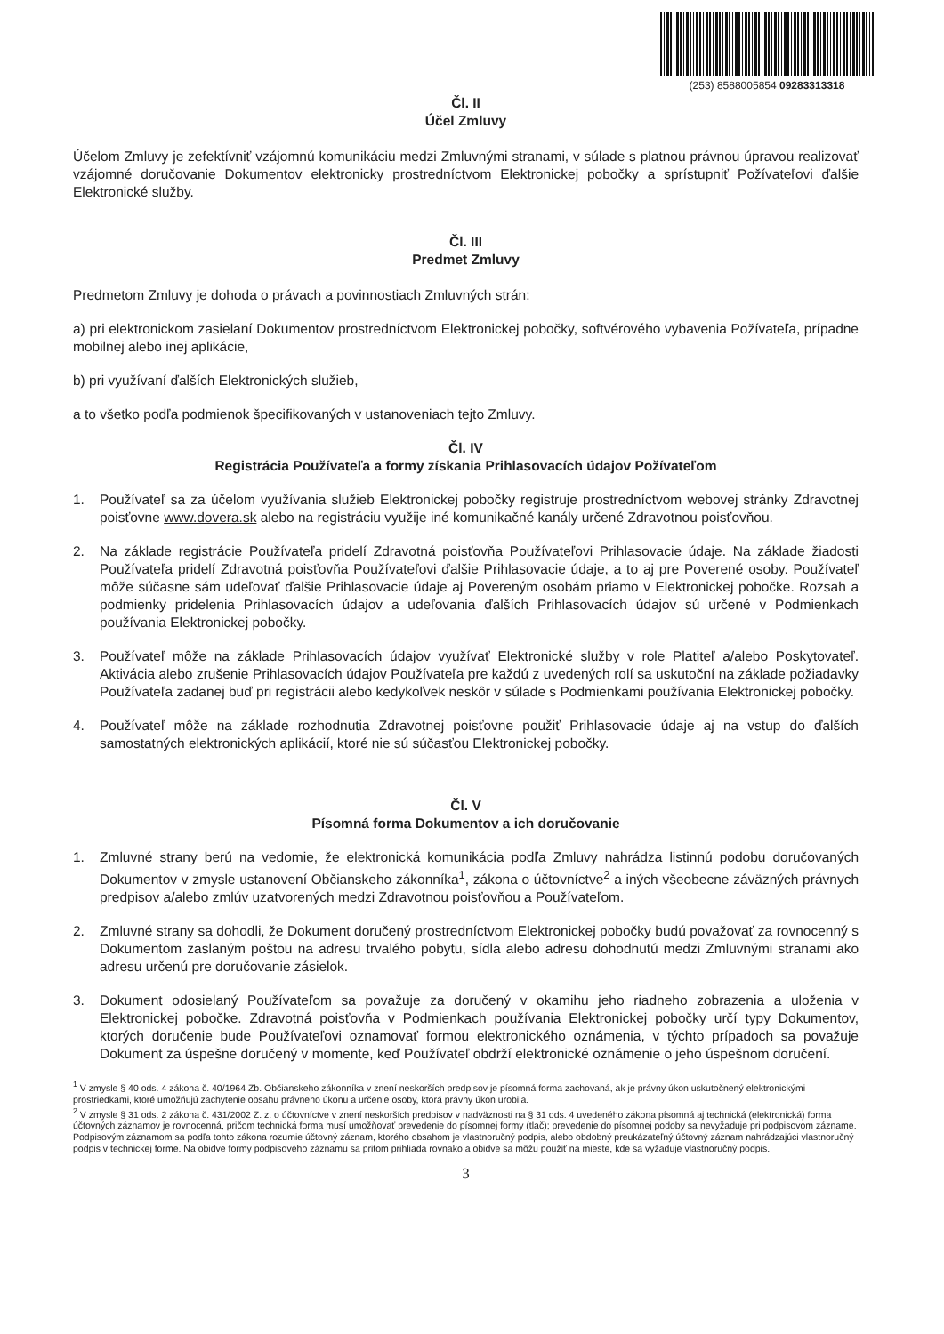(253) 8588005854 09283313318
Čl. II
Účel Zmluvy
Účelom Zmluvy je zefektívniť vzájomnú komunikáciu medzi Zmluvnými stranami, v súlade s platnou právnou úpravou realizovať vzájomné doručovanie Dokumentov elektronicky prostredníctvom Elektronickej pobočky a sprístupniť Požívateľovi ďalšie Elektronické služby.
Čl. III
Predmet Zmluvy
Predmetom Zmluvy je dohoda o právach a povinnostiach Zmluvných strán:
a) pri elektronickom zasielaní Dokumentov prostredníctvom Elektronickej pobočky, softvérového vybavenia Požívateľa, prípadne mobilnej alebo inej aplikácie,
b) pri využívaní ďalších Elektronických služieb,
a to všetko podľa podmienok špecifikovaných v ustanoveniach tejto Zmluvy.
Čl. IV
Registrácia Používateľa a formy získania Prihlasovacích údajov Požívateľom
1. Používateľ sa za účelom využívania služieb Elektronickej pobočky registruje prostredníctvom webovej stránky Zdravotnej poisťovne www.dovera.sk alebo na registráciu využije iné komunikačné kanály určené Zdravotnou poisťovňou.
2. Na základe registrácie Používateľa pridelí Zdravotná poisťovňa Používateľovi Prihlasovacie údaje. Na základe žiadosti Používateľa pridelí Zdravotná poisťovňa Používateľovi ďalšie Prihlasovacie údaje, a to aj pre Poverené osoby. Používateľ môže súčasne sám udeľovať ďalšie Prihlasovacie údaje aj Povereným osobám priamo v Elektronickej pobočke. Rozsah a podmienky pridelenia Prihlasovacích údajov a udeľovania ďalších Prihlasovacích údajov sú určené v Podmienkach používania Elektronickej pobočky.
3. Používateľ môže na základe Prihlasovacích údajov využívať Elektronické služby v role Platiteľ a/alebo Poskytovateľ. Aktivácia alebo zrušenie Prihlasovacích údajov Používateľa pre každú z uvedených rolí sa uskutoční na základe požiadavky Používateľa zadanej buď pri registrácii alebo kedykoľvek neskôr v súlade s Podmienkami používania Elektronickej pobočky.
4. Používateľ môže na základe rozhodnutia Zdravotnej poisťovne použiť Prihlasovacie údaje aj na vstup do ďalších samostatných elektronických aplikácií, ktoré nie sú súčasťou Elektronickej pobočky.
Čl. V
Písomná forma Dokumentov a ich doručovanie
1. Zmluvné strany berú na vedomie, že elektronická komunikácia podľa Zmluvy nahrádza listinnú podobu doručovaných Dokumentov v zmysle ustanovení Občianskeho zákonníka<sup>1</sup>, zákona o účtovníctve<sup>2</sup> a iných všeobecne záväzných právnych predpisov a/alebo zmlúv uzatvorených medzi Zdravotnou poisťovňou a Používateľom.
2. Zmluvné strany sa dohodli, že Dokument doručený prostredníctvom Elektronickej pobočky budú považovať za rovnocenný s Dokumentom zaslaným poštou na adresu trvalého pobytu, sídla alebo adresu dohodnutú medzi Zmluvnými stranami ako adresu určenú pre doručovanie zásielok.
3. Dokument odosielaný Používateľom sa považuje za doručený v okamihu jeho riadneho zobrazenia a uloženia v Elektronickej pobočke. Zdravotná poisťovňa v Podmienkach používania Elektronickej pobočky určí typy Dokumentov, ktorých doručenie bude Používateľovi oznamovať formou elektronického oznámenia, v týchto prípadoch sa považuje Dokument za úspešne doručený v momente, keď Používateľ obdrží elektronické oznámenie o jeho úspešnom doručení.
<sup>1</sup> V zmysle § 40 ods. 4 zákona č. 40/1964 Zb. Občianskeho zákonníka v znení neskorších predpisov je písomná forma zachovaná, ak je právny úkon uskutočnený elektronickými prostriedkami, ktoré umožňujú zachytenie obsahu právneho úkonu a určenie osoby, ktorá právny úkon urobila.
<sup>2</sup> V zmysle § 31 ods. 2 zákona č. 431/2002 Z. z. o účtovníctve v znení neskorších predpisov v nadväznosti na § 31 ods. 4 uvedeného zákona písomná aj technická (elektronická) forma účtovných záznamov je rovnocenná, pričom technická forma musí umožňovať prevedenie do písomnej formy (tlač); prevedenie do písomnej podoby sa nevyžaduje pri podpisovom zázname. Podpisovým záznamom sa podľa tohto zákona rozumie účtovný záznam, ktorého obsahom je vlastnoručný podpis, alebo obdobný preukázateľný účtovný záznam nahrádzajúci vlastnoručný podpis v technickej forme. Na obidve formy podpisového záznamu sa pritom prihliada rovnako a obidve sa môžu použiť na mieste, kde sa vyžaduje vlastnoručný podpis.
3